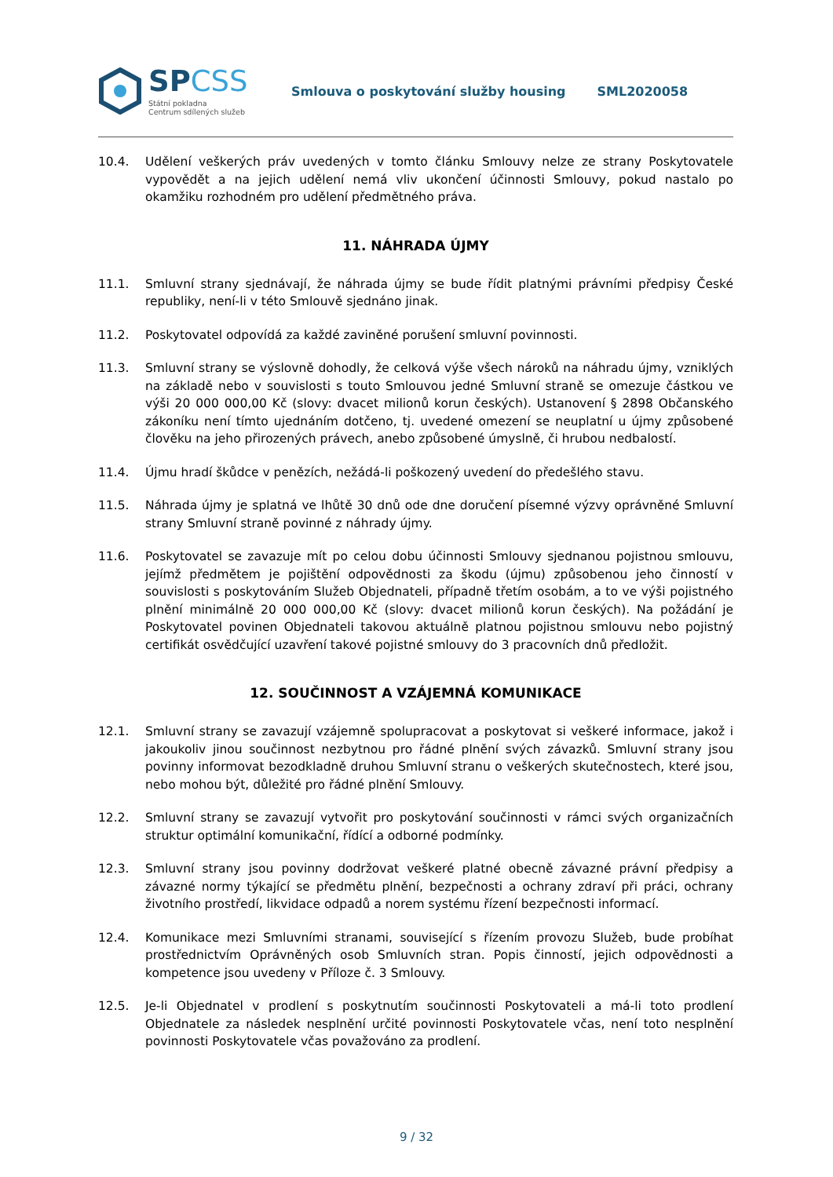SPCSS
Státní pokladna
Centrum sdílených služeb
Smlouva o poskytování služby housing
SML2020058
10.4. Udělení veškerých práv uvedených v tomto článku Smlouvy nelze ze strany Poskytovatele vypovědět a na jejich udělení nemá vliv ukončení účinnosti Smlouvy, pokud nastalo po okamžiku rozhodném pro udělení předmětného práva.
11. NÁHRADA ÚJMY
11.1. Smluvní strany sjednávají, že náhrada újmy se bude řídit platnými právními předpisy České republiky, není-li v této Smlouvě sjednáno jinak.
11.2. Poskytovatel odpovídá za každé zaviněné porušení smluvní povinnosti.
11.3. Smluvní strany se výslovně dohodly, že celková výše všech nároků na náhradu újmy, vzniklých na základě nebo v souvislosti s touto Smlouvou jedné Smluvní straně se omezuje částkou ve výši 20 000 000,00 Kč (slovy: dvacet milionů korun českých). Ustanovení § 2898 Občanského zákoníku není tímto ujednáním dotčeno, tj. uvedené omezení se neuplatní u újmy způsobené člověku na jeho přirozených právech, anebo způsobené úmyslně, či hrubou nedbalostí.
11.4. Újmu hradí škůdce v penězích, nežádá-li poškozený uvedení do předešlého stavu.
11.5. Náhrada újmy je splatná ve lhůtě 30 dnů ode dne doručení písemné výzvy oprávněné Smluvní strany Smluvní straně povinné z náhrady újmy.
11.6. Poskytovatel se zavazuje mít po celou dobu účinnosti Smlouvy sjednanou pojistnou smlouvu, jejímž předmětem je pojištění odpovědnosti za škodu (újmu) způsobenou jeho činností v souvislosti s poskytováním Služeb Objednateli, případně třetím osobám, a to ve výši pojistného plnění minimálně 20 000 000,00 Kč (slovy: dvacet milionů korun českých). Na požádání je Poskytovatel povinen Objednateli takovou aktuálně platnou pojistnou smlouvu nebo pojistný certifikát osvědčující uzavření takové pojistné smlouvy do 3 pracovních dnů předložit.
12. SOUČINNOST A VZÁJEMNÁ KOMUNIKACE
12.1. Smluvní strany se zavazují vzájemně spolupracovat a poskytovat si veškeré informace, jakož i jakoukoliv jinou součinnost nezbytnou pro řádné plnění svých závazků. Smluvní strany jsou povinny informovat bezodkladně druhou Smluvní stranu o veškerých skutečnostech, které jsou, nebo mohou být, důležité pro řádné plnění Smlouvy.
12.2. Smluvní strany se zavazují vytvořit pro poskytování součinnosti v rámci svých organizačních struktur optimální komunikační, řídící a odborné podmínky.
12.3. Smluvní strany jsou povinny dodržovat veškeré platné obecně závazné právní předpisy a závazné normy týkající se předmětu plnění, bezpečnosti a ochrany zdraví při práci, ochrany životního prostředí, likvidace odpadů a norem systému řízení bezpečnosti informací.
12.4. Komunikace mezi Smluvními stranami, související s řízením provozu Služeb, bude probíhat prostřednictvím Oprávněných osob Smluvních stran. Popis činností, jejich odpovědnosti a kompetence jsou uvedeny v Příloze č. 3 Smlouvy.
12.5. Je-li Objednatel v prodlení s poskytnutím součinnosti Poskytovateli a má-li toto prodlení Objednatele za následek nesplnění určité povinnosti Poskytovatele včas, není toto nesplnění povinnosti Poskytovatele včas považováno za prodlení.
9 / 32